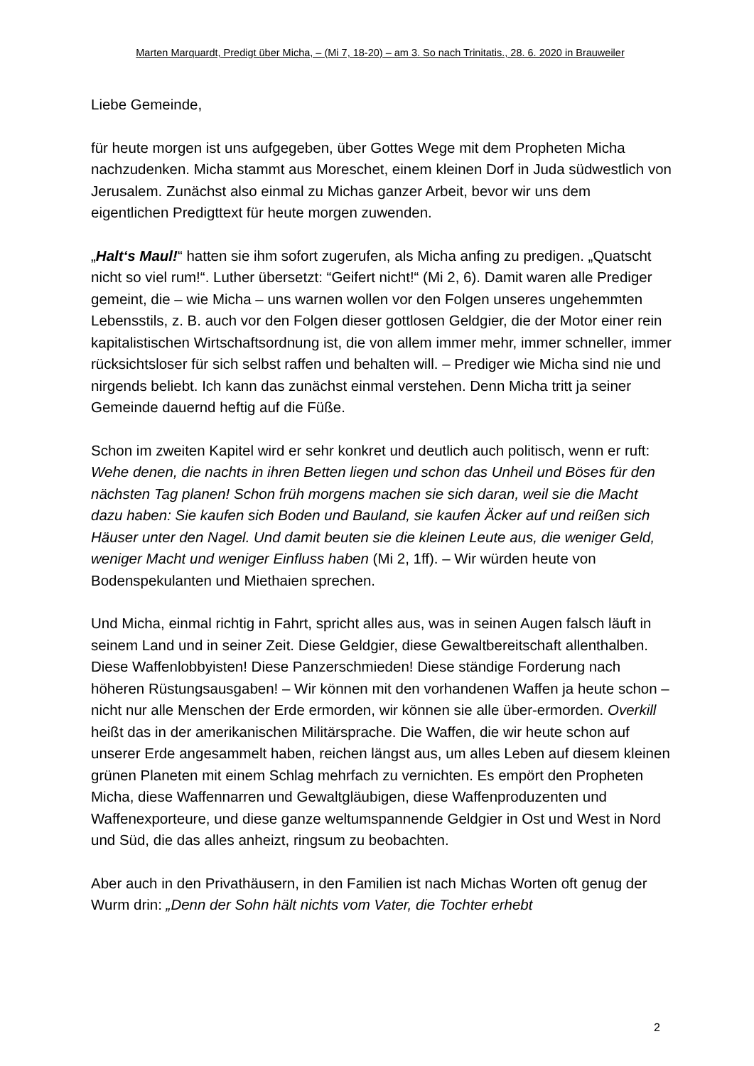Marten Marquardt, Predigt über Micha, – (Mi 7, 18-20) – am 3. So nach Trinitatis., 28. 6. 2020 in Brauweiler
Liebe Gemeinde,
für heute morgen ist uns aufgegeben, über Gottes Wege mit dem Propheten Micha nachzudenken. Micha stammt aus Moreschet, einem kleinen Dorf in Juda südwestlich von Jerusalem. Zunächst also einmal zu Michas ganzer Arbeit, bevor wir uns dem eigentlichen Predigttext für heute morgen zuwenden.
„Halt‘s Maul!“ hatten sie ihm sofort zugerufen, als Micha anfing zu predigen. „Quatscht nicht so viel rum!“. Luther übersetzt: “Geifert nicht!“ (Mi 2, 6). Damit waren alle Prediger gemeint, die – wie Micha – uns warnen wollen vor den Folgen unseres ungehemmten Lebensstils, z. B. auch vor den Folgen dieser gottlosen Geldgier, die der Motor einer rein kapitalistischen Wirtschaftsordnung ist, die von allem immer mehr, immer schneller, immer rücksichtsloser für sich selbst raffen und behalten will. – Prediger wie Micha sind nie und nirgends beliebt. Ich kann das zunächst einmal verstehen. Denn Micha tritt ja seiner Gemeinde dauernd heftig auf die Füße.
Schon im zweiten Kapitel wird er sehr konkret und deutlich auch politisch, wenn er ruft: Wehe denen, die nachts in ihren Betten liegen und schon das Unheil und Böses für den nächsten Tag planen! Schon früh morgens machen sie sich daran, weil sie die Macht dazu haben: Sie kaufen sich Boden und Bauland, sie kaufen Äcker auf und reißen sich Häuser unter den Nagel. Und damit beuten sie die kleinen Leute aus, die weniger Geld, weniger Macht und weniger Einfluss haben (Mi 2, 1ff). – Wir würden heute von Bodenspekulanten und Miethaien sprechen.
Und Micha, einmal richtig in Fahrt, spricht alles aus, was in seinen Augen falsch läuft in seinem Land und in seiner Zeit. Diese Geldgier, diese Gewaltbereitschaft allenthalben. Diese Waffenlobbyisten! Diese Panzerschmieden! Diese ständige Forderung nach höheren Rüstungsausgaben! – Wir können mit den vorhandenen Waffen ja heute schon – nicht nur alle Menschen der Erde ermorden, wir können sie alle über-ermorden. Overkill heißt das in der amerikanischen Militärsprache. Die Waffen, die wir heute schon auf unserer Erde angesammelt haben, reichen längst aus, um alles Leben auf diesem kleinen grünen Planeten mit einem Schlag mehrfach zu vernichten. Es empört den Propheten Micha, diese Waffennarren und Gewaltgläubigen, diese Waffenproduzenten und Waffenexporteure, und diese ganze weltumspannende Geldgier in Ost und West in Nord und Süd, die das alles anheizt, ringsum zu beobachten.
Aber auch in den Privathäusern, in den Familien ist nach Michas Worten oft genug der Wurm drin: „Denn der Sohn hält nichts vom Vater, die Tochter erhebt
2